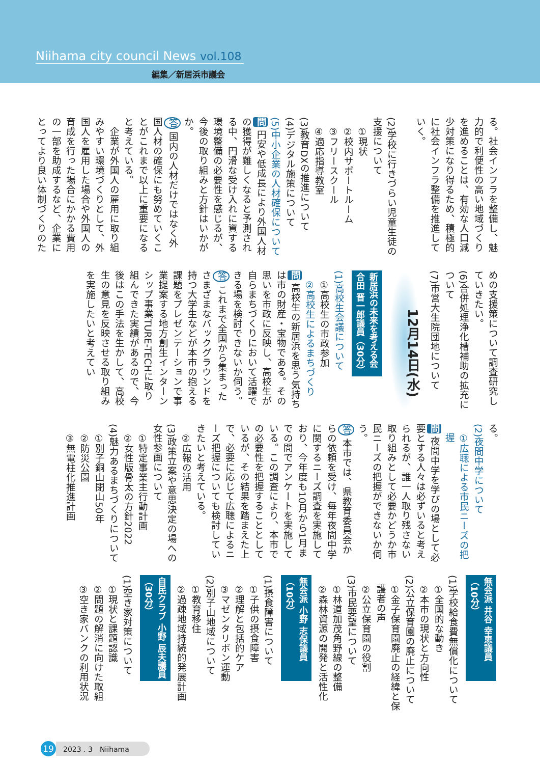Niihama city council News vol.108
編集／新居浜市議会
る。社会インフラを整備し、魅力的で利便性の高い地域づくりを進めることは、有効な人口減少対策になり得るため、積極的に社会インフラ整備を推進していく。
(2)学校に行きづらい児童生徒の支援について
①現状
②校内サポートルーム
③フリースクール
④適応指導教室
(3)教育DXの推進について
(4)デジタル施策について
(5)中小企業の人材確保について
問 円安や低成長により外国人材の獲得が難しくなると予測される中、円滑な受け入れに資する環境整備の必要性を感じるが、今後の取り組みと方針はいかがか。
答 国内の人材だけではなく外国人材の確保にも努めていくことがこれまで以上に重要になると考えている。
　企業が外国人の雇用に取り組みやすい環境づくりとして、外国人を雇用した場合や外国人の育成を行った場合にかかる費用の一部を助成するなど、企業にとってより良い体制づくりのた
めの支援策について調査研究していきたい。
(6)合併処理浄化槽補助の拡充について
(7)市営大生院団地について
12月14日(水)
新居浜の未来を考える会 合田 晋一郎議員（30分）
(1)高校生会議について
①高校生の市政参加
②高校生によるまちづくり
問 高校生の新居浜を思う気持ちは市の財産・宝物である。その思いを市政に反映し、高校生が自らまちづくりにおいて活躍できる場を検討できないか伺う。
答 これまで全国から集まったさまざまなバックグラウンドを持つ大学生などが本市の抱える課題をプレゼンテーションで事業提案する地方創生インターンシップ事業TURE-TECHに取り組んできた実績があるので、今後はこの手法を生かして、高校生の意見を反映させる取り組みを実施したいと考えてい
る。
(2)夜間中学について
①広聴による市民ニーズの把握
問 夜間中学を学びの場として必要とする人々は必ずいると考えられるが、誰一人取り残さない取り組みとして必要かどうか市民ニーズの把握ができないか伺う。
答 本市では、県教育委員会からの依頼を受け、毎年夜間中学に関するニーズ調査を実施しており、今年度も10月から1月までの間でアンケートを実施している。この調査により、本市での必要性を把握することとしているが、その結果を踏まえた上で、必要に応じて広聴によるニーズ把握についても検討していきたいと考えている。
②広報の活用
(3)政策立案や意思決定の場への女性参画について
①特定事業主行動計画
②女性版骨太の方針2022
(4)魅力あるまちづくりについて
①別子銅山閉山50年
②防災公園
③無電柱化推進計画
無会派 井谷 幸恵議員（10分）
(1)学校給食費無償化について
①全国的な動き
②本市の現状と方向性
(2)公立保育園の廃止について
①金子保育園廃止の経緯と保護者の声
②公立保育園の役割
(3)市民要望について
①林道加茂角野線の整備
②森林資源の開発と活性化
無会派 小野 志保議員（10分）
(1)摂食障害について
①子供の摂食障害
②理解と包括的ケア
③マゼンタリボン運動
(2)別子山地域について
①教育移住
②過疎地域持続的発展計画
自民クラブ 小野 辰夫議員（30分）
(1)空き家対策について
①現状と課題認識
②問題の解消に向けた取組
③空き家バンクの利用状況
19
2023 . 3　Niihama